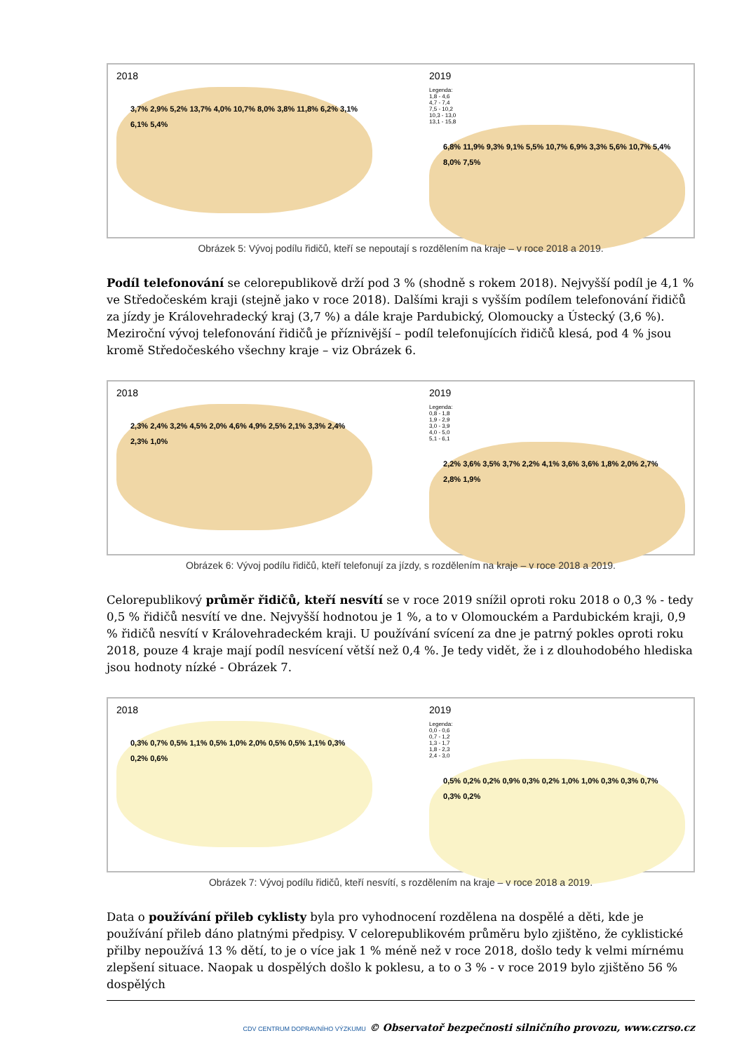2018
3,7% 2,9% 5,2% 13,7% 4,0% 10,7% 8,0% 3,8% 11,8% 6,2% 3,1% 6,1% 5,4%
2019
Legenda:
1,8 - 4,6
4,7 - 7,4
7,5 - 10,2
10,3 - 13,0
13,1 - 15,8
6,8% 11,9% 9,3% 9,1% 5,5% 10,7% 6,9% 3,3% 5,6% 10,7% 5,4% 8,0% 7,5%
Obrázek 5: Vývoj podílu řidičů, kteří se nepoutají s rozdělením na kraje – v roce 2018 a 2019.
Podíl telefonování se celorepublikově drží pod 3 % (shodně s rokem 2018). Nejvyšší podíl je 4,1 % ve Středočeském kraji (stejně jako v roce 2018). Dalšími kraji s vyšším podílem telefonování řidičů za jízdy je Královehradecký kraj (3,7 %) a dále kraje Pardubický, Olomoucky a Ústecký (3,6 %). Meziroční vývoj telefonování řidičů je příznivější – podíl telefonujících řidičů klesá, pod 4 % jsou kromě Středočeského všechny kraje – viz Obrázek 6.
2018
2,3% 2,4% 3,2% 4,5% 2,0% 4,6% 4,9% 2,5% 2,1% 3,3% 2,4% 2,3% 1,0%
2019
Legenda:
0,8 - 1,8
1,9 - 2,9
3,0 - 3,9
4,0 - 5,0
5,1 - 6,1
2,2% 3,6% 3,5% 3,7% 2,2% 4,1% 3,6% 3,6% 1,8% 2,0% 2,7% 2,8% 1,9%
Obrázek 6: Vývoj podílu řidičů, kteří telefonují za jízdy, s rozdělením na kraje – v roce 2018 a 2019.
Celorepublikový průměr řidičů, kteří nesvítí se v roce 2019 snížil oproti roku 2018 o 0,3 % - tedy 0,5 % řidičů nesvítí ve dne. Nejvyšší hodnotou je 1 %, a to v Olomouckém a Pardubickém kraji, 0,9 % řidičů nesvítí v Královehradeckém kraji. U používání svícení za dne je patrný pokles oproti roku 2018, pouze 4 kraje mají podíl nesvícení větší než 0,4 %. Je tedy vidět, že i z dlouhodobého hlediska jsou hodnoty nízké - Obrázek 7.
2018
0,3% 0,7% 0,5% 1,1% 0,5% 1,0% 2,0% 0,5% 0,5% 1,1% 0,3% 0,2% 0,6%
2019
Legenda:
0,0 - 0,6
0,7 - 1,2
1,3 - 1,7
1,8 - 2,3
2,4 - 3,0
0,5% 0,2% 0,2% 0,9% 0,3% 0,2% 1,0% 1,0% 0,3% 0,3% 0,7% 0,3% 0,2%
Obrázek 7: Vývoj podílu řidičů, kteří nesvítí, s rozdělením na kraje – v roce 2018 a 2019.
Data o používání přileb cyklisty byla pro vyhodnocení rozdělena na dospělé a děti, kde je používání přileb dáno platnými předpisy. V celorepublikovém průměru bylo zjištěno, že cyklistické přilby nepoužívá 13 % dětí, to je o více jak 1 % méně než v roce 2018, došlo tedy k velmi mírnému zlepšení situace. Naopak u dospělých došlo k poklesu, a to o 3 % - v roce 2019 bylo zjištěno 56 % dospělých
CDV CENTRUM DOPRAVNÍHO VÝZKUMU © Observatoř bezpečnosti silničního provozu, www.czrso.cz